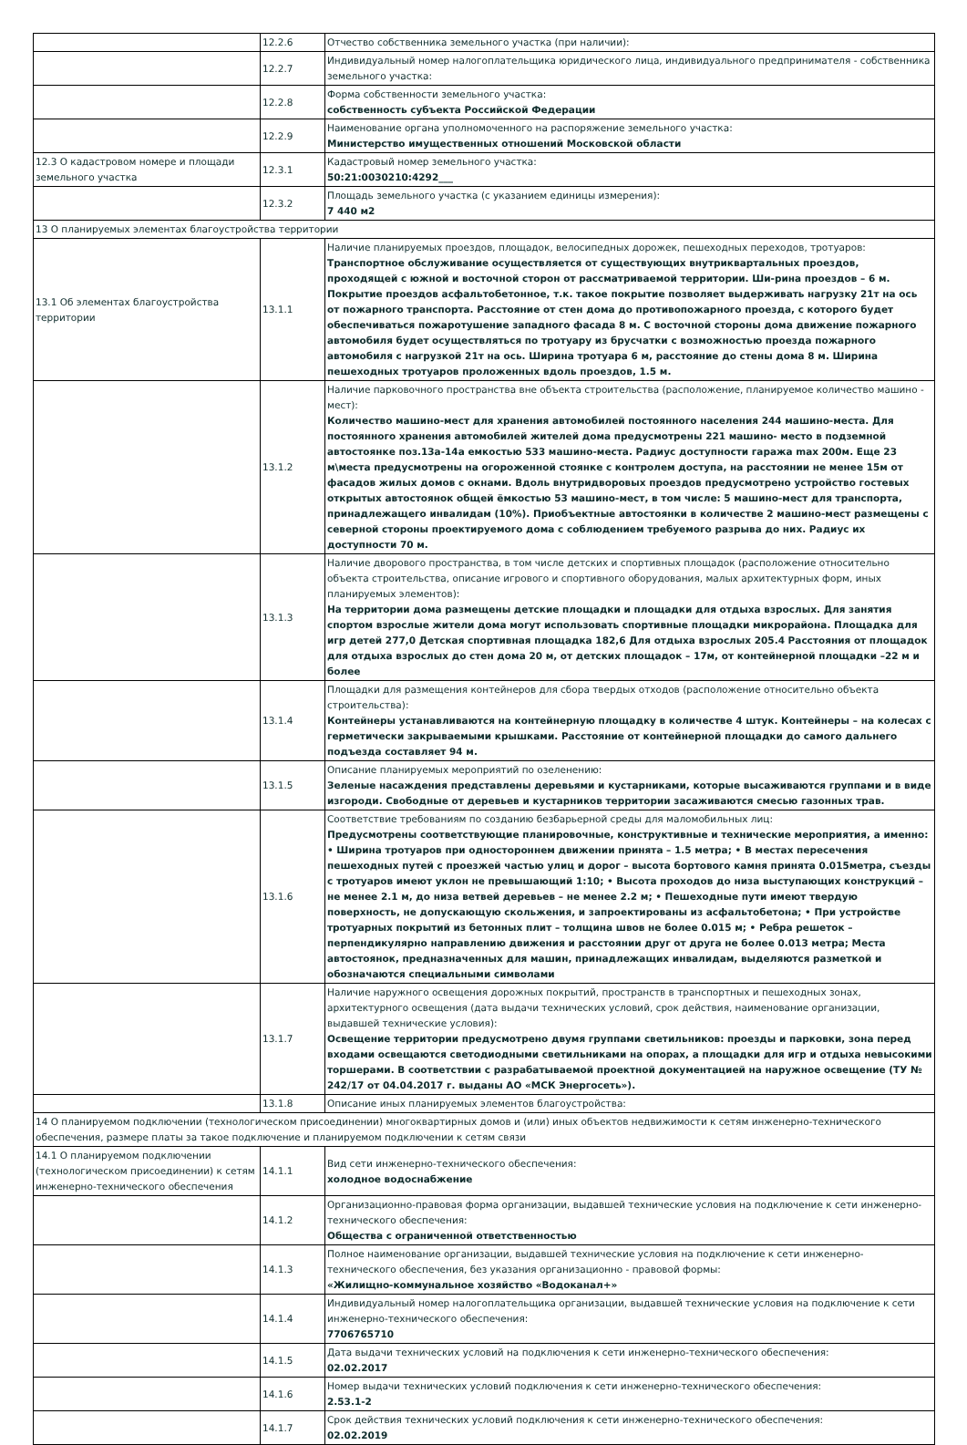| | 12.2.6 | Отчество собственника земельного участка (при наличии): |
| | 12.2.7 | Индивидуальный номер налогоплательщика юридического лица, индивидуального предпринимателя - собственника земельного участка: |
| | 12.2.8 | Форма собственности земельного участка: собственность субъекта Российской Федерации |
| | 12.2.9 | Наименование органа уполномоченного на распоряжение земельного участка: Министерство имущественных отношений Московской области |
| 12.3 О кадастровом номере и площади земельного участка | 12.3.1 | Кадастровый номер земельного участка: 50:21:0030210:4292___ |
| | 12.3.2 | Площадь земельного участка (с указанием единицы измерения): 7 440 м2 |
| 13 О планируемых элементах благоустройства территории | | |
| 13.1 Об элементах благоустройства территории | 13.1.1 | Наличие планируемых проездов, площадок, велосипедных дорожек, пешеходных переходов, тротуаров: Транспортное обслуживание осуществляется от существующих внутриквартальных проездов, проходящей с южной и восточной сторон от рассматриваемой территории. Ши-рина проездов – 6 м. Покрытие проездов асфальтобетонное, т.к. такое покрытие позволяет выдерживать нагрузку 21т на ось от пожарного транспорта. Расстояние от стен дома до противопожарного проезда, с которого будет обеспечиваться пожаротушение западного фасада 8 м. С восточной стороны дома движение пожарного автомобиля будет осуществляться по тротуару из брусчатки с возможностью проезда пожарного автомобиля с нагрузкой 21т на ось. Ширина тротуара 6 м, расстояние до стены дома 8 м. Ширина пешеходных тротуаров проложенных вдоль проездов, 1.5 м. |
| | 13.1.2 | Наличие парковочного пространства вне объекта строительства (расположение, планируемое количество машино - мест): Количество машино-мест для хранения автомобилей постоянного населения 244 машино-места. Для постоянного хранения автомобилей жителей дома предусмотрены 221 машино- место в подземной автостоянке поз.13а-14а емкостью 533 машино-места. Радиус доступности гаража max 200м. Еще 23 м\места предусмотрены на огороженной стоянке с контролем доступа, на расстоянии не менее 15м от фасадов жилых домов с окнами. Вдоль внутридворовых проездов предусмотрено устройство гостевых открытых автостоянок общей ёмкостью 53 машино-мест, в том числе: 5 машино-мест для транспорта, принадлежащего инвалидам (10%). Приобъектные автостоянки в количестве 2 машино-мест размещены с северной стороны проектируемого дома с соблюдением требуемого разрыва до них. Радиус их доступности 70 м. |
| | 13.1.3 | Наличие дворового пространства, в том числе детских и спортивных площадок (расположение относительно объекта строительства, описание игрового и спортивного оборудования, малых архитектурных форм, иных планируемых элементов): На территории дома размещены детские площадки и площадки для отдыха взрослых. Для занятия спортом взрослые жители дома могут использовать спортивные площадки микрорайона. Площадка для игр детей 277,0 Детская спортивная площадка 182,6 Для отдыха взрослых 205.4 Расстояния от площадок для отдыха взрослых до стен дома 20 м, от детских площадок – 17м, от контейнерной площадки –22 м и более |
| | 13.1.4 | Площадки для размещения контейнеров для сбора твердых отходов (расположение относительно объекта строительства): Контейнеры устанавливаются на контейнерную площадку в количестве 4 штук. Контейнеры – на колесах с герметически закрываемыми крышками. Расстояние от контейнерной площадки до самого дальнего подъезда составляет 94 м. |
| | 13.1.5 | Описание планируемых мероприятий по озеленению: Зеленые насаждения представлены деревьями и кустарниками, которые высаживаются группами и в виде изгороди. Свободные от деревьев и кустарников территории засаживаются смесью газонных трав. |
| | 13.1.6 | Соответствие требованиям по созданию безбарьерной среды для маломобильных лиц: Предусмотрены соответствующие планировочные, конструктивные и технические мероприятия, а именно: • Ширина тротуаров при одностороннем движении принята – 1.5 метра; • В местах пересечения пешеходных путей с проезжей частью улиц и дорог – высота бортового камня принята 0.015метра, съезды с тротуаров имеют уклон не превышающий 1:10; • Высота проходов до низа выступающих конструкций – не менее 2.1 м, до низа ветвей деревьев – не менее 2.2 м; • Пешеходные пути имеют твердую поверхность, не допускающую скольжения, и запроектированы из асфальтобетона; • При устройстве тротуарных покрытий из бетонных плит – толщина швов не более 0.015 м; • Ребра решеток – перпендикулярно направлению движения и расстоянии друг от друга не более 0.013 метра; Места автостоянок, предназначенных для машин, принадлежащих инвалидам, выделяются разметкой и обозначаются специальными символами |
| | 13.1.7 | Наличие наружного освещения дорожных покрытий, пространств в транспортных и пешеходных зонах, архитектурного освещения (дата выдачи технических условий, срок действия, наименование организации, выдавшей технические условия): Освещение территории предусмотрено двумя группами светильников: проезды и парковки, зона перед входами освещаются светодиодными светильниками на опорах, а площадки для игр и отдыха невысокими торшерами. В соответствии с разрабатываемой проектной документацией на наружное освещение (ТУ № 242/17 от 04.04.2017 г. выданы АО «МСК Энергосеть»). |
| | 13.1.8 | Описание иных планируемых элементов благоустройства: |
| 14 О планируемом подключении (технологическом присоединении) многоквартирных домов и (или) иных объектов недвижимости к сетям инженерно-технического обеспечения, размере платы за такое подключение и планируемом подключении к сетям связи | | |
| 14.1 О планируемом подключении (технологическом присоединении) к сетям инженерно-технического обеспечения | 14.1.1 | Вид сети инженерно-технического обеспечения: холодное водоснабжение |
| | 14.1.2 | Организационно-правовая форма организации, выдавшей технические условия на подключение к сети инженерно-технического обеспечения: Общества с ограниченной ответственностью |
| | 14.1.3 | Полное наименование организации, выдавшей технические условия на подключение к сети инженерно-технического обеспечения, без указания организационно - правовой формы: «Жилищно-коммунальное хозяйство «Водоканал+» |
| | 14.1.4 | Индивидуальный номер налогоплательщика организации, выдавшей технические условия на подключение к сети инженерно-технического обеспечения: 7706765710 |
| | 14.1.5 | Дата выдачи технических условий на подключения к сети инженерно-технического обеспечения: 02.02.2017 |
| | 14.1.6 | Номер выдачи технических условий подключения к сети инженерно-технического обеспечения: 2.53.1-2 |
| | 14.1.7 | Срок действия технических условий подключения к сети инженерно-технического обеспечения: 02.02.2019 |